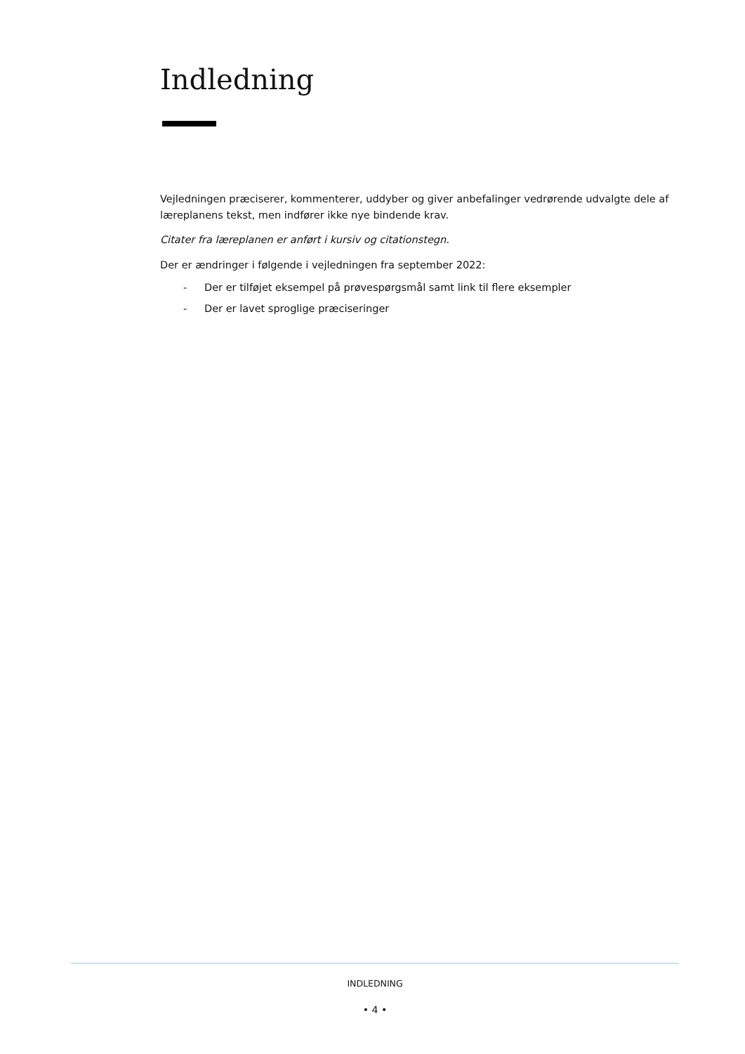Indledning
Vejledningen præciserer, kommenterer, uddyber og giver anbefalinger vedrørende udvalgte dele af læreplanens tekst, men indfører ikke nye bindende krav.
Citater fra læreplanen er anført i kursiv og citationstegn.
Der er ændringer i følgende i vejledningen fra september 2022:
- Der er tilføjet eksempel på prøvespørgsmål samt link til flere eksempler
- Der er lavet sproglige præciseringer
INDLEDNING
• 4 •